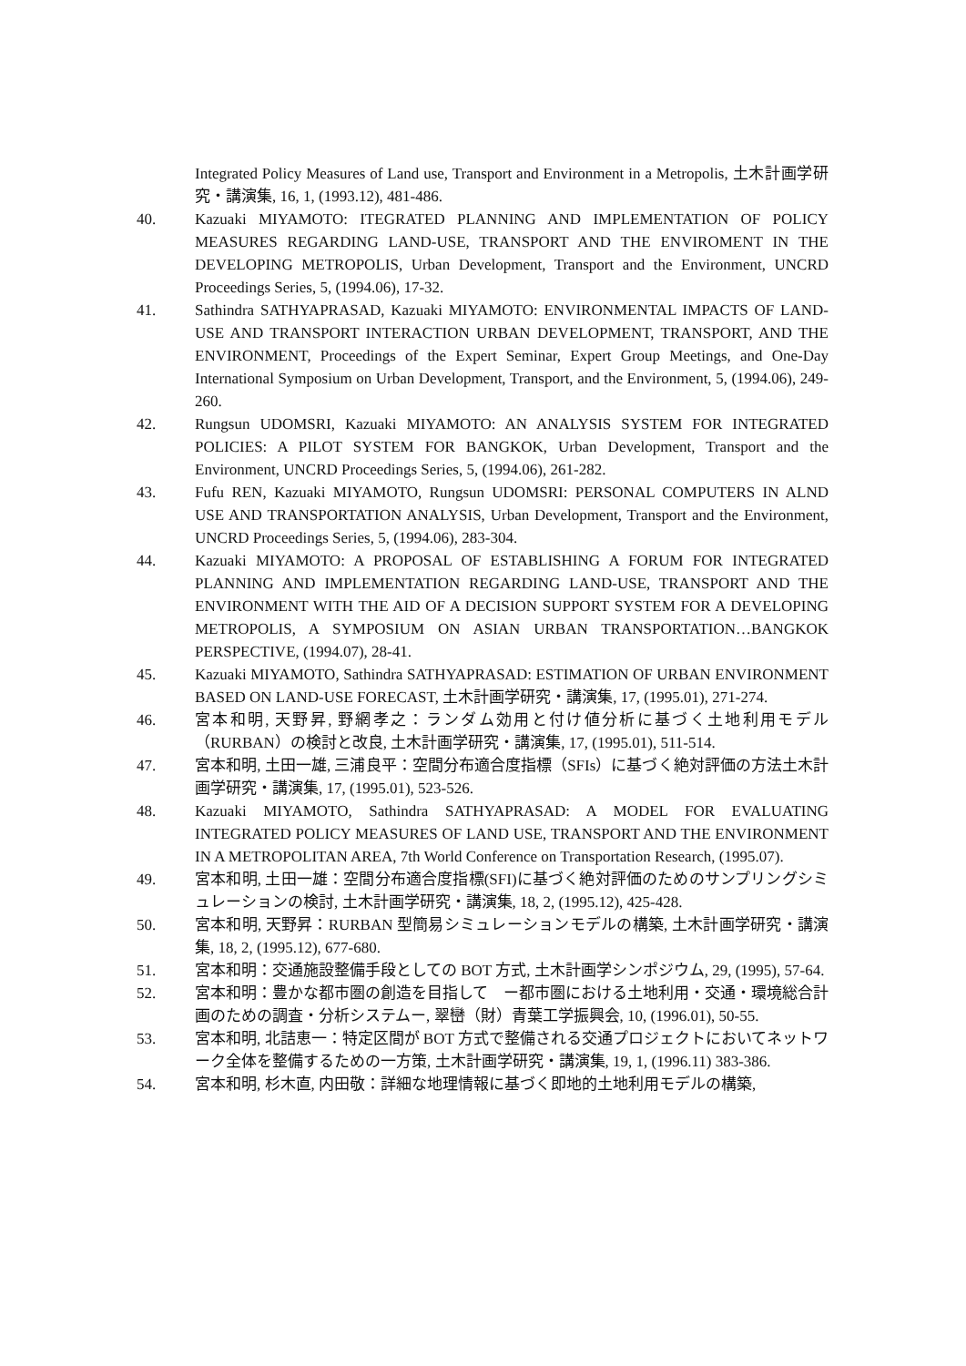Integrated Policy Measures of Land use, Transport and Environment in a Metropolis, 土木計画学研究・講演集, 16, 1, (1993.12), 481-486.
40. Kazuaki MIYAMOTO: ITEGRATED PLANNING AND IMPLEMENTATION OF POLICY MEASURES REGARDING LAND-USE, TRANSPORT AND THE ENVIROMENT IN THE DEVELOPING METROPOLIS, Urban Development, Transport and the Environment, UNCRD Proceedings Series, 5, (1994.06), 17-32.
41. Sathindra SATHYAPRASAD, Kazuaki MIYAMOTO: ENVIRONMENTAL IMPACTS OF LAND-USE AND TRANSPORT INTERACTION URBAN DEVELOPMENT, TRANSPORT, AND THE ENVIRONMENT, Proceedings of the Expert Seminar, Expert Group Meetings, and One-Day International Symposium on Urban Development, Transport, and the Environment, 5, (1994.06), 249-260.
42. Rungsun UDOMSRI, Kazuaki MIYAMOTO: AN ANALYSIS SYSTEM FOR INTEGRATED POLICIES: A PILOT SYSTEM FOR BANGKOK, Urban Development, Transport and the Environment, UNCRD Proceedings Series, 5, (1994.06), 261-282.
43. Fufu REN, Kazuaki MIYAMOTO, Rungsun UDOMSRI: PERSONAL COMPUTERS IN ALND USE AND TRANSPORTATION ANALYSIS, Urban Development, Transport and the Environment, UNCRD Proceedings Series, 5, (1994.06), 283-304.
44. Kazuaki MIYAMOTO: A PROPOSAL OF ESTABLISHING A FORUM FOR INTEGRATED PLANNING AND IMPLEMENTATION REGARDING LAND-USE, TRANSPORT AND THE ENVIRONMENT WITH THE AID OF A DECISION SUPPORT SYSTEM FOR A DEVELOPING METROPOLIS, A SYMPOSIUM ON ASIAN URBAN TRANSPORTATION…BANGKOK PERSPECTIVE, (1994.07), 28-41.
45. Kazuaki MIYAMOTO, Sathindra SATHYAPRASAD: ESTIMATION OF URBAN ENVIRONMENT BASED ON LAND-USE FORECAST, 土木計画学研究・講演集, 17, (1995.01), 271-274.
46. 宮本和明, 天野昇, 野網孝之：ランダム効用と付け値分析に基づく土地利用モデル（RURBAN）の検討と改良, 土木計画学研究・講演集, 17, (1995.01), 511-514.
47. 宮本和明, 土田一雄, 三浦良平：空間分布適合度指標（SFIs）に基づく絶対評価の方法土木計画学研究・講演集, 17, (1995.01), 523-526.
48. Kazuaki MIYAMOTO, Sathindra SATHYAPRASAD: A MODEL FOR EVALUATING INTEGRATED POLICY MEASURES OF LAND USE, TRANSPORT AND THE ENVIRONMENT IN A METROPOLITAN AREA, 7th World Conference on Transportation Research, (1995.07).
49. 宮本和明, 土田一雄：空間分布適合度指標(SFI)に基づく絶対評価のためのサンプリングシミュレーションの検討, 土木計画学研究・講演集, 18, 2, (1995.12), 425-428.
50. 宮本和明, 天野昇：RURBAN 型簡易シミュレーションモデルの構築, 土木計画学研究・講演集, 18, 2, (1995.12), 677-680.
51. 宮本和明：交通施設整備手段としての BOT 方式, 土木計画学シンポジウム, 29, (1995), 57-64.
52. 宮本和明：豊かな都市圏の創造を目指して　ー都市圏における土地利用・交通・環境総合計画のための調査・分析システムー, 翠巒（財）青葉工学振興会, 10, (1996.01), 50-55.
53. 宮本和明, 北詰恵一：特定区間が BOT 方式で整備される交通プロジェクトにおいてネットワーク全体を整備するための一方策, 土木計画学研究・講演集, 19, 1, (1996.11) 383-386.
54. 宮本和明, 杉木直, 内田敬：詳細な地理情報に基づく即地的土地利用モデルの構築,